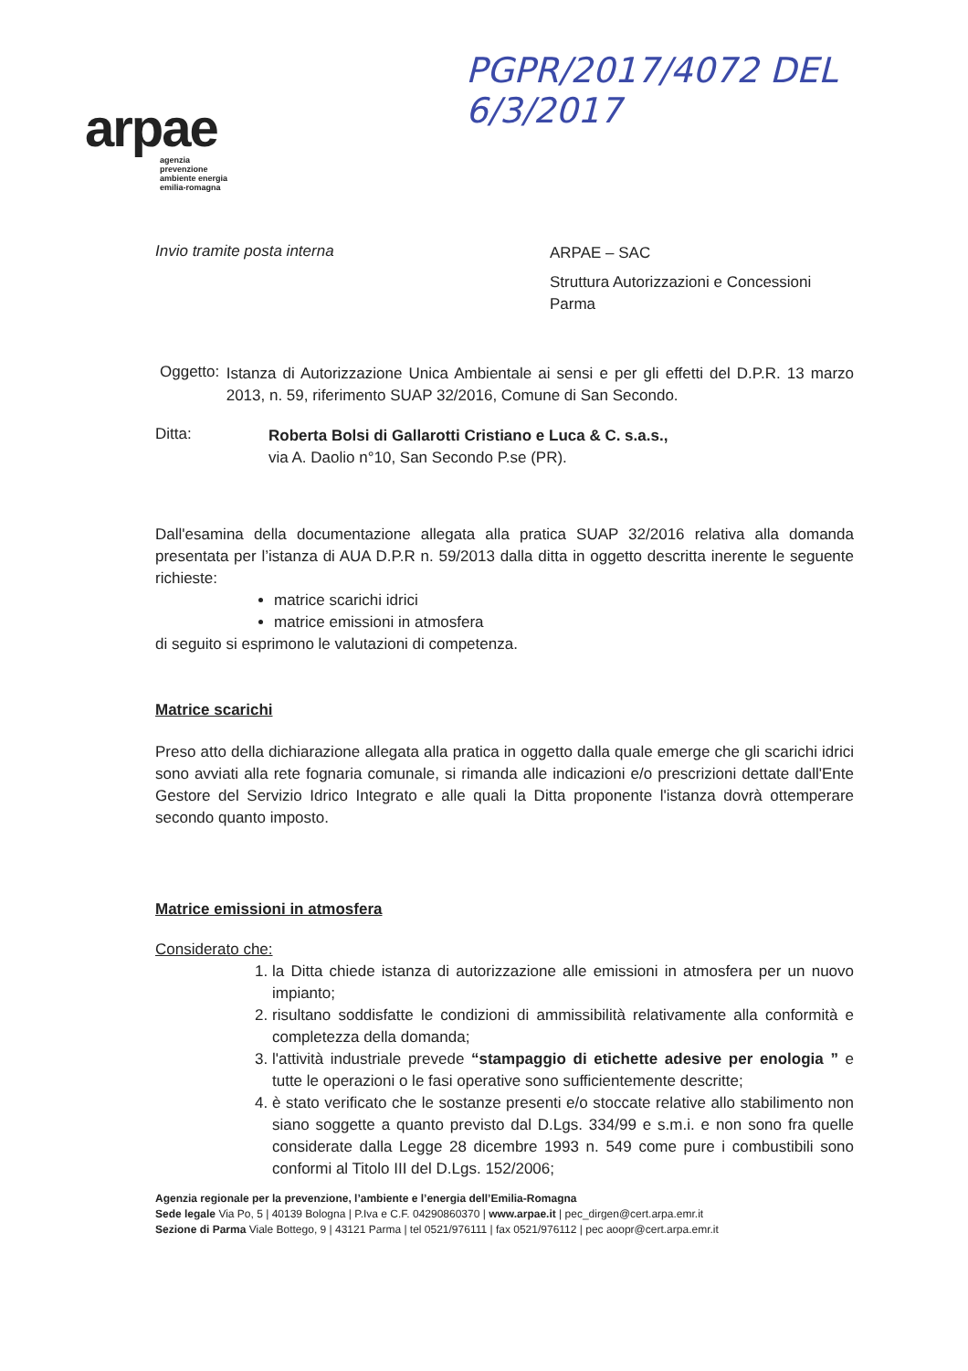PGPR/2017/4072 DEL 6/3/2017
arpae
agenzia
prevenzione
ambiente energia
emilia-romagna
Invio tramite posta interna
ARPAE – SAC
Struttura Autorizzazioni e Concessioni
Parma
Oggetto:
Istanza di Autorizzazione Unica Ambientale ai sensi e per gli effetti del D.P.R. 13 marzo 2013, n. 59, riferimento SUAP 32/2016, Comune di San Secondo.
Ditta:
Roberta Bolsi di Gallarotti Cristiano e Luca & C. s.a.s.,
via A. Daolio n°10, San Secondo P.se (PR).
Dall'esamina della documentazione allegata alla pratica SUAP 32/2016 relativa alla domanda presentata per l’istanza di AUA D.P.R n. 59/2013 dalla ditta in oggetto descritta inerente le seguente richieste:
matrice scarichi idrici
matrice emissioni in atmosfera
di seguito si esprimono le valutazioni di competenza.
Matrice scarichi
Preso atto della dichiarazione allegata alla pratica in oggetto dalla quale emerge che gli scarichi idrici sono avviati alla rete fognaria comunale, si rimanda alle indicazioni e/o prescrizioni dettate dall'Ente Gestore del Servizio Idrico Integrato e alle quali la Ditta proponente l'istanza dovrà ottemperare secondo quanto imposto.
Matrice emissioni in atmosfera
Considerato che:
1. la Ditta chiede istanza di autorizzazione alle emissioni in atmosfera per un nuovo impianto;
2. risultano soddisfatte le condizioni di ammissibilità relativamente alla conformità e completezza della domanda;
3. l'attività industriale prevede “stampaggio di etichette adesive per enologia ” e tutte le operazioni o le fasi operative sono sufficientemente descritte;
4. è stato verificato che le sostanze presenti e/o stoccate relative allo stabilimento non siano soggette a quanto previsto dal D.Lgs. 334/99 e s.m.i. e non sono fra quelle considerate dalla Legge 28 dicembre 1993 n. 549 come pure i combustibili sono conformi al Titolo III del D.Lgs. 152/2006;
Agenzia regionale per la prevenzione, l’ambiente e l’energia dell’Emilia-Romagna
Sede legale Via Po, 5 | 40139 Bologna | P.Iva e C.F. 04290860370 | www.arpae.it | pec_dirgen@cert.arpa.emr.it
Sezione di Parma Viale Bottego, 9 | 43121 Parma | tel 0521/976111 | fax 0521/976112 | pec aoopr@cert.arpa.emr.it